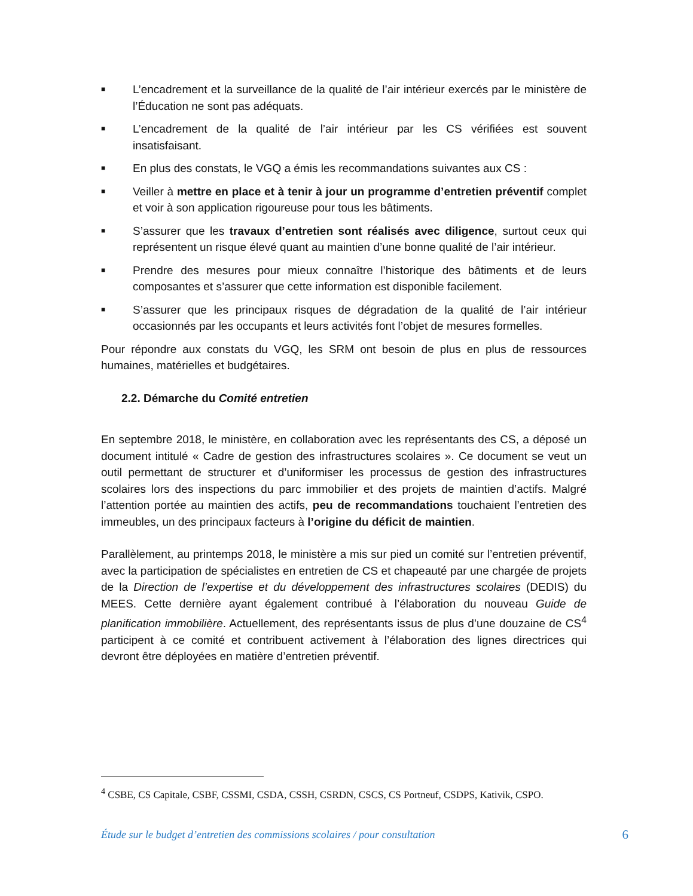■ L’encadrement et la surveillance de la qualité de l’air intérieur exercés par le ministère de l’Éducation ne sont pas adéquats.
■ L’encadrement de la qualité de l’air intérieur par les CS vérifiées est souvent insatisfaisant.
■ En plus des constats, le VGQ a émis les recommandations suivantes aux CS :
■ Veiller à mettre en place et à tenir à jour un programme d’entretien préventif complet et voir à son application rigoureuse pour tous les bâtiments.
■ S’assurer que les travaux d’entretien sont réalisés avec diligence, surtout ceux qui représentent un risque élevé quant au maintien d’une bonne qualité de l’air intérieur.
■ Prendre des mesures pour mieux connaître l’historique des bâtiments et de leurs composantes et s’assurer que cette information est disponible facilement.
■ S’assurer que les principaux risques de dégradation de la qualité de l’air intérieur occasionnés par les occupants et leurs activités font l’objet de mesures formelles.
Pour répondre aux constats du VGQ, les SRM ont besoin de plus en plus de ressources humaines, matérielles et budgétaires.
2.2. Démarche du Comité entretien
En septembre 2018, le ministère, en collaboration avec les représentants des CS, a déposé un document intitulé « Cadre de gestion des infrastructures scolaires ». Ce document se veut un outil permettant de structurer et d’uniformiser les processus de gestion des infrastructures scolaires lors des inspections du parc immobilier et des projets de maintien d’actifs. Malgré l’attention portée au maintien des actifs, peu de recommandations touchaient l’entretien des immeubles, un des principaux facteurs à l’origine du déficit de maintien.
Parallèlement, au printemps 2018, le ministère a mis sur pied un comité sur l’entretien préventif, avec la participation de spécialistes en entretien de CS et chapeauté par une chargée de projets de la Direction de l’expertise et du développement des infrastructures scolaires (DEDIS) du MEES. Cette dernière ayant également contribué à l’élaboration du nouveau Guide de planification immobilière. Actuellement, des représentants issus de plus d’une douzaine de CS<sup>4</sup> participent à ce comité et contribuent activement à l’élaboration des lignes directrices qui devront être déployées en matière d’entretien préventif.
<sup>4</sup> CSBE, CS Capitale, CSBF, CSSMI, CSDA, CSSH, CSRDN, CSCS, CS Portneuf, CSDPS, Kativik, CSPO.
Étude sur le budget d’entretien des commissions scolaires / pour consultation 6